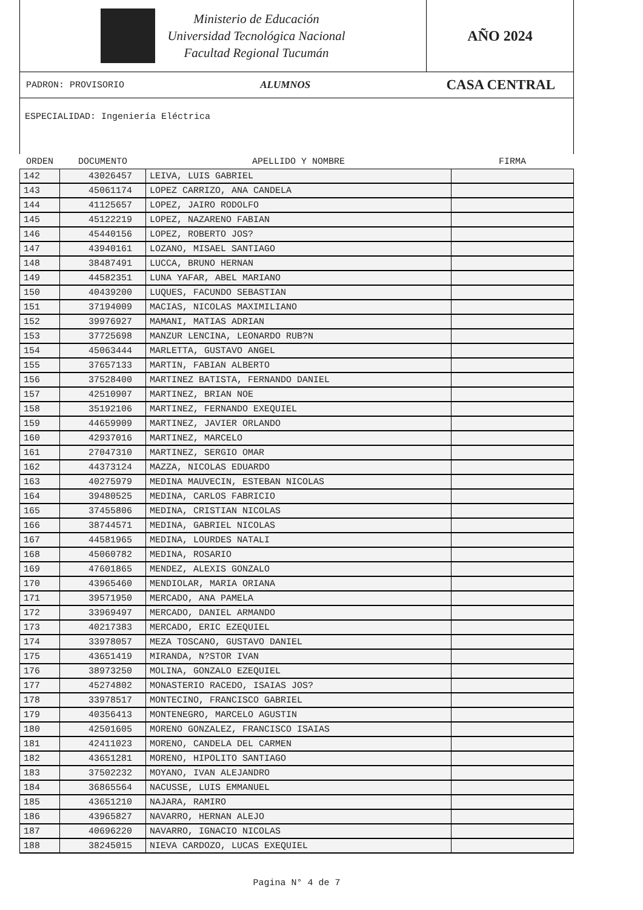Ministerio de Educación
Universidad Tecnológica Nacional
Facultad Regional Tucumán
AÑO 2024
PADRON: PROVISORIO ALUMNOS CASA CENTRAL
ESPECIALIDAD: Ingeniería Eléctrica
| ORDEN | DOCUMENTO | APELLIDO Y NOMBRE | FIRMA |
| --- | --- | --- | --- |
| 142 | 43026457 | LEIVA, LUIS GABRIEL | |
| 143 | 45061174 | LOPEZ CARRIZO, ANA CANDELA | |
| 144 | 41125657 | LOPEZ, JAIRO RODOLFO | |
| 145 | 45122219 | LOPEZ, NAZARENO FABIAN | |
| 146 | 45440156 | LOPEZ, ROBERTO JOS? | |
| 147 | 43940161 | LOZANO, MISAEL SANTIAGO | |
| 148 | 38487491 | LUCCA, BRUNO HERNAN | |
| 149 | 44582351 | LUNA YAFAR, ABEL MARIANO | |
| 150 | 40439200 | LUQUES, FACUNDO SEBASTIAN | |
| 151 | 37194009 | MACIAS, NICOLAS MAXIMILIANO | |
| 152 | 39976927 | MAMANI, MATIAS ADRIAN | |
| 153 | 37725698 | MANZUR LENCINA, LEONARDO RUB?N | |
| 154 | 45063444 | MARLETTA, GUSTAVO ANGEL | |
| 155 | 37657133 | MARTIN, FABIAN ALBERTO | |
| 156 | 37528400 | MARTINEZ BATISTA, FERNANDO DANIEL | |
| 157 | 42510907 | MARTINEZ, BRIAN NOE | |
| 158 | 35192106 | MARTINEZ, FERNANDO EXEQUIEL | |
| 159 | 44659909 | MARTINEZ, JAVIER ORLANDO | |
| 160 | 42937016 | MARTINEZ, MARCELO | |
| 161 | 27047310 | MARTINEZ, SERGIO OMAR | |
| 162 | 44373124 | MAZZA, NICOLAS EDUARDO | |
| 163 | 40275979 | MEDINA MAUVECIN, ESTEBAN NICOLAS | |
| 164 | 39480525 | MEDINA, CARLOS FABRICIO | |
| 165 | 37455806 | MEDINA, CRISTIAN NICOLAS | |
| 166 | 38744571 | MEDINA, GABRIEL NICOLAS | |
| 167 | 44581965 | MEDINA, LOURDES NATALI | |
| 168 | 45060782 | MEDINA, ROSARIO | |
| 169 | 47601865 | MENDEZ, ALEXIS GONZALO | |
| 170 | 43965460 | MENDIOLAR, MARIA ORIANA | |
| 171 | 39571950 | MERCADO, ANA PAMELA | |
| 172 | 33969497 | MERCADO, DANIEL ARMANDO | |
| 173 | 40217383 | MERCADO, ERIC EZEQUIEL | |
| 174 | 33978057 | MEZA TOSCANO, GUSTAVO DANIEL | |
| 175 | 43651419 | MIRANDA, N?STOR IVAN | |
| 176 | 38973250 | MOLINA, GONZALO EZEQUIEL | |
| 177 | 45274802 | MONASTERIO RACEDO, ISAIAS JOS? | |
| 178 | 33978517 | MONTECINO, FRANCISCO GABRIEL | |
| 179 | 40356413 | MONTENEGRO, MARCELO AGUSTIN | |
| 180 | 42501605 | MORENO GONZALEZ, FRANCISCO ISAIAS | |
| 181 | 42411023 | MORENO, CANDELA DEL CARMEN | |
| 182 | 43651281 | MORENO, HIPOLITO SANTIAGO | |
| 183 | 37502232 | MOYANO, IVAN ALEJANDRO | |
| 184 | 36865564 | NACUSSE, LUIS EMMANUEL | |
| 185 | 43651210 | NAJARA, RAMIRO | |
| 186 | 43965827 | NAVARRO, HERNAN ALEJO | |
| 187 | 40696220 | NAVARRO, IGNACIO NICOLAS | |
| 188 | 38245015 | NIEVA CARDOZO, LUCAS EXEQUIEL | |
Pagina N° 4 de 7